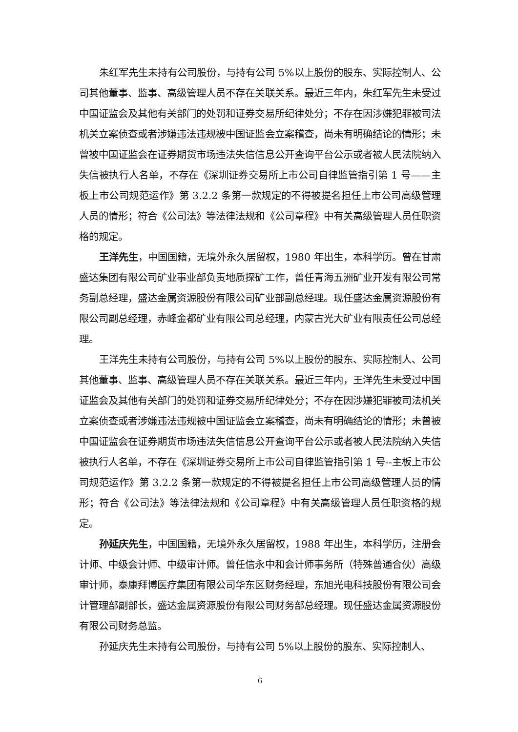朱红军先生未持有公司股份，与持有公司 5%以上股份的股东、实际控制人、公司其他董事、监事、高级管理人员不存在关联关系。最近三年内，朱红军先生未受过中国证监会及其他有关部门的处罚和证券交易所纪律处分；不存在因涉嫌犯罪被司法机关立案侦查或者涉嫌违法违规被中国证监会立案稽查，尚未有明确结论的情形；未曾被中国证监会在证券期货市场违法失信信息公开查询平台公示或者被人民法院纳入失信被执行人名单，不存在《深圳证券交易所上市公司自律监管指引第 1 号——主板上市公司规范运作》第 3.2.2 条第一款规定的不得被提名担任上市公司高级管理人员的情形；符合《公司法》等法律法规和《公司章程》中有关高级管理人员任职资格的规定。
王洋先生，中国国籍，无境外永久居留权，1980 年出生，本科学历。曾在甘肃盛达集团有限公司矿业事业部负责地质探矿工作，曾任青海五洲矿业开发有限公司常务副总经理，盛达金属资源股份有限公司矿业部副总经理。现任盛达金属资源股份有限公司副总经理，赤峰金都矿业有限公司总经理，内蒙古光大矿业有限责任公司总经理。
王洋先生未持有公司股份，与持有公司 5%以上股份的股东、实际控制人、公司其他董事、监事、高级管理人员不存在关联关系。最近三年内，王洋先生未受过中国证监会及其他有关部门的处罚和证券交易所纪律处分；不存在因涉嫌犯罪被司法机关立案侦查或者涉嫌违法违规被中国证监会立案稽查，尚未有明确结论的情形；未曾被中国证监会在证券期货市场违法失信信息公开查询平台公示或者被人民法院纳入失信被执行人名单，不存在《深圳证券交易所上市公司自律监管指引第 1 号--主板上市公司规范运作》第 3.2.2 条第一款规定的不得被提名担任上市公司高级管理人员的情形；符合《公司法》等法律法规和《公司章程》中有关高级管理人员任职资格的规定。
孙延庆先生，中国国籍，无境外永久居留权，1988 年出生，本科学历，注册会计师、中级会计师、中级审计师。曾任信永中和会计师事务所（特殊普通合伙）高级审计师，泰康拜博医疗集团有限公司华东区财务经理，东旭光电科技股份有限公司会计管理部副部长，盛达金属资源股份有限公司财务部总经理。现任盛达金属资源股份有限公司财务总监。
孙延庆先生未持有公司股份，与持有公司 5%以上股份的股东、实际控制人、
6